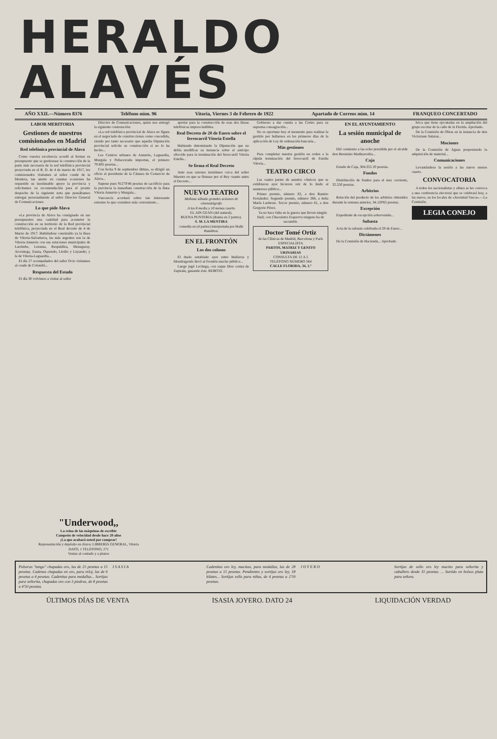HERALDO ALAVÉS
AÑO XXII.—Número 8376 Teléfono núm. 96 Vitoria, Viernes 3 de Febrero de 1922 Apartado de Correos núm. 14 FRANQUEO CONCERTADO
LABOR MERITORIA
Gestiones de nuestros comisionados en Madrid
Red telefónica provincial de Alava
Como vuestra excelencia acordó al formar su presupuesto que se gestionase la construcción de la parte más necesaria de la red telefónica provincial proyectada en el R. D. de 4 de marzo de 1917, los comisionados visitamos al señor conde de la Montera, tan atento en cuantas ocasiones ha requerido su inestimable apoyo la provincia y solicitamos su recomendación para el pronto despacho de la siguiente nota que pensábamos entregar personalmente al señor Director General de Comunicaciones.
Lo que pide Alava
«La provincia de Alava ha consignado en sus presupuestos una cantidad para acometer la construcción en su territorio de la Red provincial telefónica, proyectada en el Real decreto de 4 de Marzo de 1917. Habiéndose construído ya la línea de Vitoria-Salvatierra, las más urgentes son la de Vitoria-Amurrio con sus estaciones municipales de Larrimbe, Lezama, Respaldiza, Menagaray, Arceniega, Zuaza, Oquendo, Llodio y Luyando; y la de Vitoria-Laguardia...
El día 27 acompañados del señor Ocio visitamos al conde de Colombí...
Respuesta del Estado
El día 30 volvimos a visitar al señor
Director de Comunicaciones, quien nos entregó la siguiente contestación:
«La red telefónica provincial de Alava no figura en el negociado de construcciones como concedida, siendo por tanto necesario que aquella Diputación provincial solicite su construcción si no lo ha hecho...
Los Centros urbanos de Amurrio, Laguardia, Murguía y Peñacerrada importan, el primero 70.685 pesetas...
Con fecha 9 de septiembre último, se dirigió un oficio al presidente de la Cámara de Comercio de Alava...
Supone pues 91278'46 pesetas de sacrificio para la provincia la inmediata construcción de la línea Vitoria Amurrio y Murguia...
Vuecencia acordará sobre tan interesante extremo lo que considere más conveniente...
aportar para la construcción de esas dos líneas telefónicas imprescindibles.
Real Decreto de 20 de Enero sobre el ferrocarril Vitoria Estella
Habiendo determinado la Diputación que no debía modificar su instancia sobre el anticipo ofrecido para la terminación del ferrocarril Vitoria Estella...
Se firma el Real Decreto
Ante esas razones insistimos cerca del señor Maestre en que se firmase por el Rey cuanto antes el Decreto...
NUEVO TEATRO
Mañana sábado grandes sesiones de cinematógrafo
A las 6 media y 10 menos cuarto
EL AIN GEAN (del natural).
BUENA PUNTERIA (drama en 2 partes).
S. M. LA MENTIRA
comedia en (4 partes) interpretada por Halle Hamilton.
EN EL FRONTÓN
Los dos colosos
El duelo entablado ayer entre Mallavia y Mondragonés llevó al Frontón mucho público...
Luego jugó Lechuga, con saque libre contra de Zapirain, ganando éste. REBOTE.
Gobierno a dar cuenta a las Cortes para su suprema consagración...
No es oportuno hoy el momento para realizar la gestión por hallarnos en los primeros días de la aplicación de Ley de ordenación bancaria...
Más gestiones
Para completar nuestra gestión en orden a la rápida terminación del ferrocarril de Estella Vitoria...
TEATRO CIRCO
Las cuatro partes de asuntos cómicos que se exhibieron ayer hicieron reir de lo lindo al numeroso público...
Primer premio, número 82, a don Ramiro Fernández. Segundo premio, número 268, a doña María Lasheras. Tercer premio, número 61, a don Gregorio Pérez.
Ya no hace falta en la guerra que lleven ningún fusil; con Chocolates Esquerra ninguno ha de sucumbir.
Doctor Tomé Ortiz
de las Clínicas de Madrid, Barcelona y París
ESPECIALISTA
PARTOS, MATRIZ Y GENITO URINARIAS
CONSULTA DE 12 A 5
TELÉFONO NÚMERO 564
CALLE FLORIDA, 34, 1.º
EN EL AYUNTAMIENTO
La sesión municipal de anoche
Dió comienzo a las ocho presidida por el alcalde don Herminio Madinaveitia...
Caja
Estado de Caja, 304.355 20 pesetas.
Fondos
Distribución de fondos para el mes corriente, 32.550 pesetas.
Arbitrios
Relación del producto de los arbitrios obtenidos durante la semana anterior, 34.120'65 pesetas.
Excepción
Expediente de excepción sobrevenida...
Subasta
Acta de la subasta celebrada el 20 de Enero...
Dictámenes
De la Comisión de Hacienda... Aprobado.
brica que tiene ejecutadas en la ampliación del grupo escolar de la calle de la Florida. Aprobado.
De la Comisión de Obras en la instancia de don Victoriano Salazar...
Mociones
De la Comisión de Aguas proponiendo la adquisición de material...
Comunicaciones
Levantándose la sesión a las nueve menos cuarto.
CONVOCATORIA
A todos los nacionalistas y afines se les convoca a una conferencia electoral que se celebrará hoy, a las nueve, en los locales de «Juventud Vasca».—La Comisión.
LEGIA CONEJO
"Underwood,,
La reina de las máquinas de escribir
Campeón de velocidad desde hace 20 años
¡La que acabará usted por comprar!
Representación y depósito en Alava: LIBRERÍA GENERAL, Vitoria
DATO, 1 TELÉFONO, 271
Ventas al contado y a plazos
Pulseras "tango" chapadas oro, las de 25 pesetas a 15 pesetas. Cadenas chapadas en oro, para reloj, las de 6 pesetas a 4 pesetas. Cadenitas para medallas... Sortijas para señorita, chapadas oro con 3 piedras, de 8 pesetas a 4'50 pesetas.
I S A S I A Cadenitas oro ley, macizas, para medallas, las de 28 pesetas a 15 pesetas. Pendientes y sortijas oro ley, 18 kilates... Sortijas sello para niñas, de 4 pesetas a 2'50 pesetas.
J O Y E R O Sortijas de sello oro ley macizo para señorita y caballero desde 35 pesetas. ... Surtido en bolsos plata para señora.
ÚLTIMOS DÍAS DE VENTA ISASIA JOYERO. DATO 24 LIQUIDACIÓN VERDAD